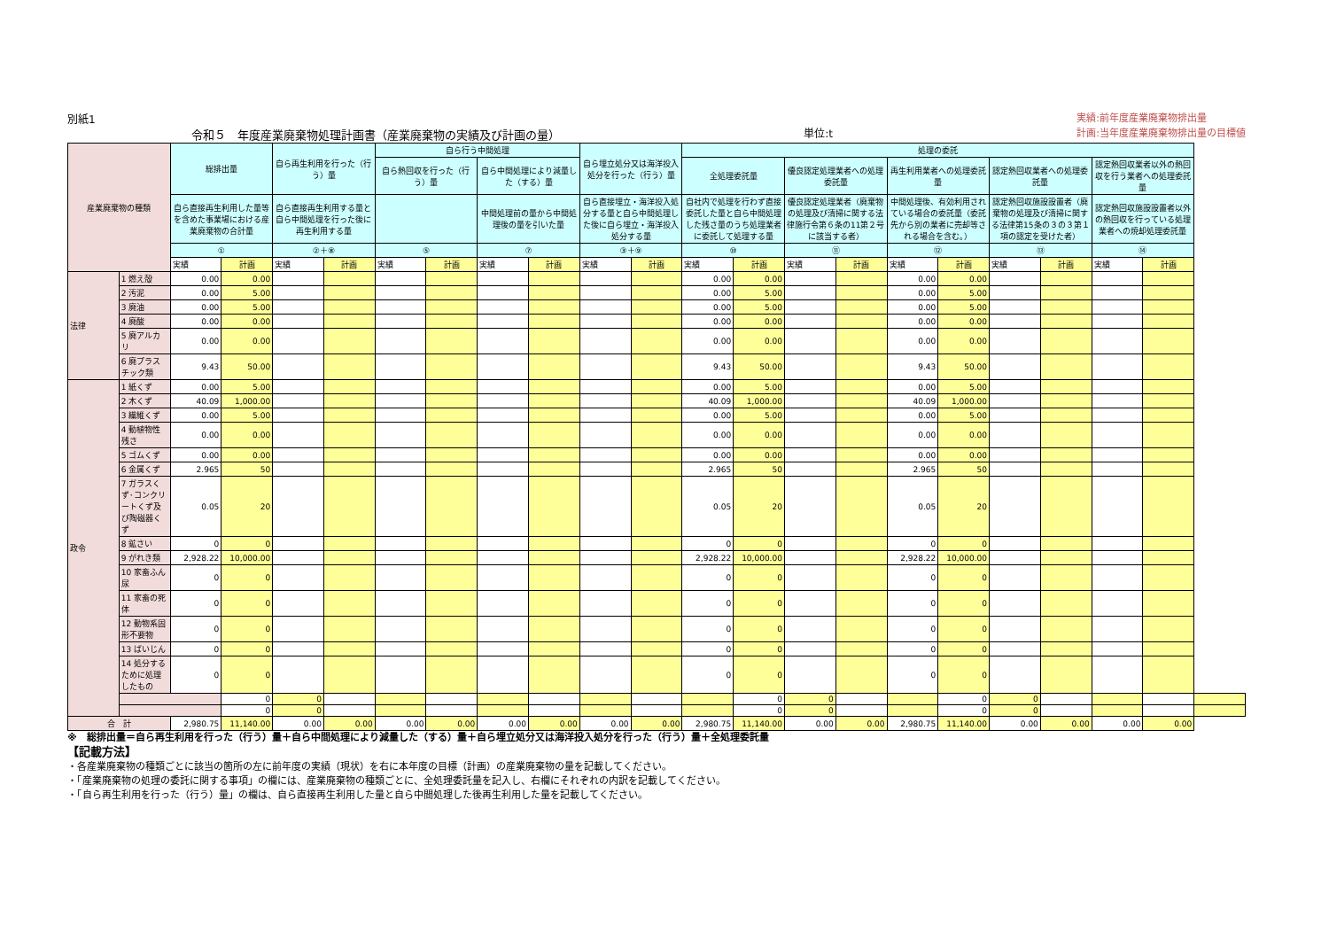別紙1
令和５　年度産業廃棄物処理計画書（産業廃棄物の実績及び計画の量）
単位:t
実績:前年度産業廃棄物排出量
計画:当年度産業廃棄物排出量の目標値
| 産業廃棄物の種類 | | 総排出量 | | 自ら再生利用を行った（行う）量 | | 自ら行う中間処理 | | | | 自ら埋立処分又は海洋投入処分を行った（行う）量 | | 処理の委託 | | | | | | | | | | |
| --- | --- | --- | --- | --- | --- | --- | --- | --- | --- | --- | --- | --- | --- | --- | --- | --- | --- | --- | --- | --- | --- | --- |
| | | | | | | 自ら熱回収を行った（行う）量 | | 自ら中間処理により減量した（する）量 | | | | 全処理委託量 | | 優良認定処理業者への処理委託量 | | 再生利用業者への処理委託量 | | 認定熱回収業者への処理委託量 | | 認定熱回収業者以外の熱回収を行う業者への処理委託量 | | |
| | | 自ら直接再生利用した量等を含めた事業場における産業廃棄物の合計量 | | 自ら直接再生利用する量と自ら中間処理を行った後に再生利用する量 | | | | 中間処理前の量から中間処理後の量を引いた量 | | 自ら直接埋立・海洋投入処分する量と自ら中間処理した後に自ら埋立・海洋投入処分する量 | | 自社内で処理を行わず直接委託した量と自ら中間処理した残さ量のうち処理業者に委託して処理する量 | | 優良認定処理業者（廃棄物の処理及び清掃に関する法律施行令第６条の11第２号に該当する者） | | 中間処理後、有効利用されている場合の委託量（委託先から別の業者に売却等される場合を含む。） | | 認定熱回収施設設置者（廃棄物の処理及び清掃に関する法律第15条の３の３第１項の認定を受けた者） | | 認定熱回収施設設置者以外の熱回収を行っている処理業者への焼却処理委託量 | | |
| | | ① | | ②＋⑧ | | ⑤ | | ⑦ | | ③＋⑨ | | ⑩ | | ⑪ | | ⑫ | | ⑬ | | ⑭ | | |
| | | 実績 | 計画 | 実績 | 計画 | 実績 | 計画 | 実績 | 計画 | 実績 | 計画 | 実績 | 計画 | 実績 | 計画 | 実績 | 計画 | 実績 | 計画 | 実績 | 計画 | |
| 法律 | 1 燃え殻 | 0.00 | 0.00 | | | | | | | | | 0.00 | 0.00 | | | 0.00 | 0.00 | | | | | |
| | 2 汚泥 | 0.00 | 5.00 | | | | | | | | | 0.00 | 5.00 | | | 0.00 | 5.00 | | | | | |
| | 3 廃油 | 0.00 | 5.00 | | | | | | | | | 0.00 | 5.00 | | | 0.00 | 5.00 | | | | | |
| | 4 廃酸 | 0.00 | 0.00 | | | | | | | | | 0.00 | 0.00 | | | 0.00 | 0.00 | | | | | |
| | 5 廃アルカリ | 0.00 | 0.00 | | | | | | | | | 0.00 | 0.00 | | | 0.00 | 0.00 | | | | | |
| | 6 廃プラスチック類 | 9.43 | 50.00 | | | | | | | | | 9.43 | 50.00 | | | 9.43 | 50.00 | | | | | |
| 政令 | 1 紙くず | 0.00 | 5.00 | | | | | | | | | 0.00 | 5.00 | | | 0.00 | 5.00 | | | | | |
| | 2 木くず | 40.09 | 1,000.00 | | | | | | | | | 40.09 | 1,000.00 | | | 40.09 | 1,000.00 | | | | | |
| | 3 繊維くず | 0.00 | 5.00 | | | | | | | | | 0.00 | 5.00 | | | 0.00 | 5.00 | | | | | |
| | 4 動植物性残さ | 0.00 | 0.00 | | | | | | | | | 0.00 | 0.00 | | | 0.00 | 0.00 | | | | | |
| | 5 ゴムくず | 0.00 | 0.00 | | | | | | | | | 0.00 | 0.00 | | | 0.00 | 0.00 | | | | | |
| | 6 金属くず | 2.965 | 50 | | | | | | | | | 2.965 | 50 | | | 2.965 | 50 | | | | | |
| | 7 ガラスくず･コンクリートくず及び陶磁器くず | 0.05 | 20 | | | | | | | | | 0.05 | 20 | | | 0.05 | 20 | | | | | |
| | 8 鉱さい | 0 | 0 | | | | | | | | | 0 | 0 | | | 0 | 0 | | | | | |
| | 9 がれき類 | 2,928.22 | 10,000.00 | | | | | | | | | 2,928.22 | 10,000.00 | | | 2,928.22 | 10,000.00 | | | | | |
| | 10 家畜ふん尿 | 0 | 0 | | | | | | | | | 0 | 0 | | | 0 | 0 | | | | | |
| | 11 家畜の死体 | 0 | 0 | | | | | | | | | 0 | 0 | | | 0 | 0 | | | | | |
| | 12 動物系固形不要物 | 0 | 0 | | | | | | | | | 0 | 0 | | | 0 | 0 | | | | | |
| | 13 ばいじん | 0 | 0 | | | | | | | | | 0 | 0 | | | 0 | 0 | | | | | |
| | 14 処分するために処理したもの | 0 | 0 | | | | | | | | | 0 | 0 | | | 0 | 0 | | | | | |
| | | | 0 | 0 | | | | | | | | | 0 | 0 | | | 0 | 0 | | | | |
| | | | 0 | 0 | | | | | | | | | 0 | 0 | | | 0 | 0 | | | | |
| 合 計 | | 2,980.75 | 11,140.00 | 0.00 | 0.00 | 0.00 | 0.00 | 0.00 | 0.00 | 0.00 | 0.00 | 2,980.75 | 11,140.00 | 0.00 | 0.00 | 2,980.75 | 11,140.00 | 0.00 | 0.00 | 0.00 | 0.00 | |
※　総排出量＝自ら再生利用を行った（行う）量＋自ら中間処理により減量した（する）量＋自ら埋立処分又は海洋投入処分を行った（行う）量＋全処理委託量
【記載方法】
・各産業廃棄物の種類ごとに該当の箇所の左に前年度の実績（現状）を右に本年度の目標（計画）の産業廃棄物の量を記載してください。
・「産業廃棄物の処理の委託に関する事項」の欄には、産業廃棄物の種類ごとに、全処理委託量を記入し、右欄にそれぞれの内訳を記載してください。
・「自ら再生利用を行った（行う）量」の欄は、自ら直接再生利用した量と自ら中間処理した後再生利用した量を記載してください。